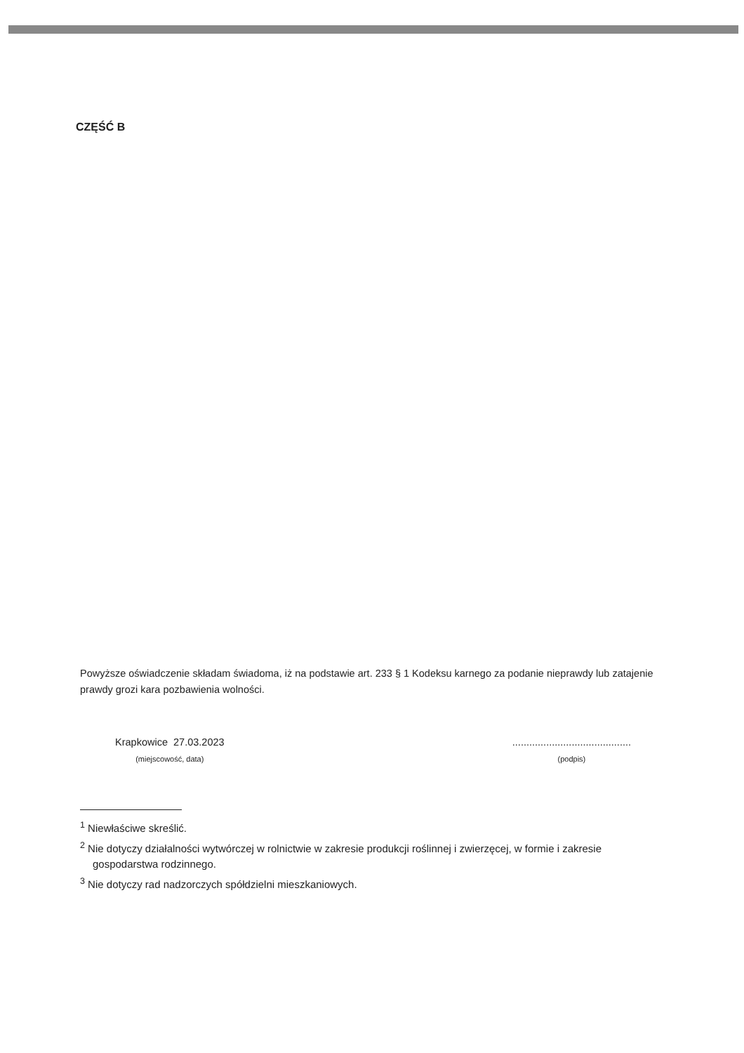CZĘŚĆ B
Powyższe oświadczenie składam świadoma, iż na podstawie art. 233 § 1 Kodeksu karnego za podanie nieprawdy lub zatajenie prawdy grozi kara pozbawienia wolności.
Krapkowice 27.03.2023
(miejscowość, data)
..........................................
(podpis)
<sup>1</sup> Niewłaściwe skreślić.
<sup>2</sup> Nie dotyczy działalności wytwórczej w rolnictwie w zakresie produkcji roślinnej i zwierzęcej, w formie i zakresie gospodarstwa rodzinnego.
<sup>3</sup> Nie dotyczy rad nadzorczych spółdzielni mieszkaniowych.